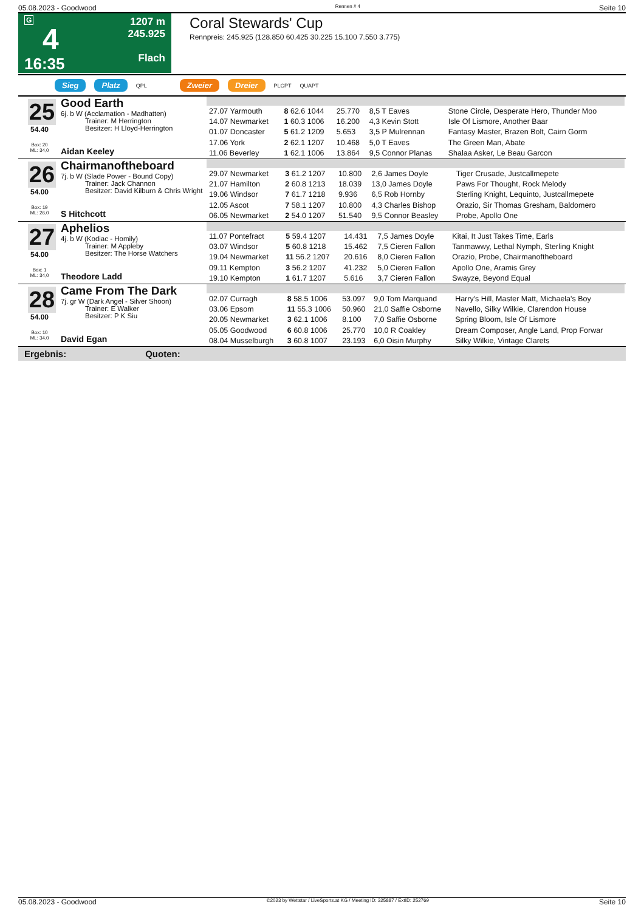05.08.2023 - Goodwood Rennen # 4 Seite 10
G
4
16:35
1207 m
245.925
Flach
Coral Stewards' Cup
Rennpreis: 245.925 (128.850 60.425 30.225 15.100 7.550 3.775)
Sieg Platz QPL Zweier Dreier PLCPT QUAPT
25
54.40
Box: 20
ML: 34,0
Good Earth
6j. b W (Acclamation - Madhatten)
Trainer: M Herrington
Besitzer: H Lloyd-Herrington
Aidan Keeley
| 27.07 Yarmouth | 8 62.6 1044 | 25.770 | 8,5 T Eaves | Stone Circle, Desperate Hero, Thunder Moo |
| 14.07 Newmarket | 1 60.3 1006 | 16.200 | 4,3 Kevin Stott | Isle Of Lismore, Another Baar |
| 01.07 Doncaster | 5 61.2 1209 | 5.653 | 3,5 P Mulrennan | Fantasy Master, Brazen Bolt, Cairn Gorm |
| 17.06 York | 2 62.1 1207 | 10.468 | 5,0 T Eaves | The Green Man, Abate |
| 11.06 Beverley | 1 62.1 1006 | 13.864 | 9,5 Connor Planas | Shalaa Asker, Le Beau Garcon |
26
54.00
Box: 19
ML: 26,0
Chairmanoftheboard
7j. b W (Slade Power - Bound Copy)
Trainer: Jack Channon
Besitzer: David Kilburn & Chris Wright
S Hitchcott
| 29.07 Newmarket | 3 61.2 1207 | 10.800 | 2,6 James Doyle | Tiger Crusade, Justcallmepete |
| 21.07 Hamilton | 2 60.8 1213 | 18.039 | 13,0 James Doyle | Paws For Thought, Rock Melody |
| 19.06 Windsor | 7 61.7 1218 | 9.936 | 6,5 Rob Hornby | Sterling Knight, Lequinto, Justcallmepete |
| 12.05 Ascot | 7 58.1 1207 | 10.800 | 4,3 Charles Bishop | Orazio, Sir Thomas Gresham, Baldomero |
| 06.05 Newmarket | 2 54.0 1207 | 51.540 | 9,5 Connor Beasley | Probe, Apollo One |
27
54.00
Box: 1
ML: 34,0
Aphelios
4j. b W (Kodiac - Homily)
Trainer: M Appleby
Besitzer: The Horse Watchers
Theodore Ladd
| 11.07 Pontefract | 5 59.4 1207 | 14.431 | 7,5 James Doyle | Kitai, It Just Takes Time, Earls |
| 03.07 Windsor | 5 60.8 1218 | 15.462 | 7,5 Cieren Fallon | Tanmawwy, Lethal Nymph, Sterling Knight |
| 19.04 Newmarket | 11 56.2 1207 | 20.616 | 8,0 Cieren Fallon | Orazio, Probe, Chairmanoftheboard |
| 09.11 Kempton | 3 56.2 1207 | 41.232 | 5,0 Cieren Fallon | Apollo One, Aramis Grey |
| 19.10 Kempton | 1 61.7 1207 | 5.616 | 3,7 Cieren Fallon | Swayze, Beyond Equal |
28
54.00
Box: 10
ML: 34,0
Came From The Dark
7j. gr W (Dark Angel - Silver Shoon)
Trainer: E Walker
Besitzer: P K Siu
David Egan
| 02.07 Curragh | 8 58.5 1006 | 53.097 | 9,0 Tom Marquand | Harry's Hill, Master Matt, Michaela's Boy |
| 03.06 Epsom | 11 55.3 1006 | 50.960 | 21,0 Saffie Osborne | Navello, Silky Wilkie, Clarendon House |
| 20.05 Newmarket | 3 62.1 1006 | 8.100 | 7,0 Saffie Osborne | Spring Bloom, Isle Of Lismore |
| 05.05 Goodwood | 6 60.8 1006 | 25.770 | 10,0 R Coakley | Dream Composer, Angle Land, Prop Forwar |
| 08.04 Musselburgh | 3 60.8 1007 | 23.193 | 6,0 Oisin Murphy | Silky Wilkie, Vintage Clarets |
Ergebnis: Quoten:
05.08.2023 - Goodwood ©2023 by Wettstar / LiveSports.at KG / Meeting ID: 325887 / ExtID: 252769 Seite 10